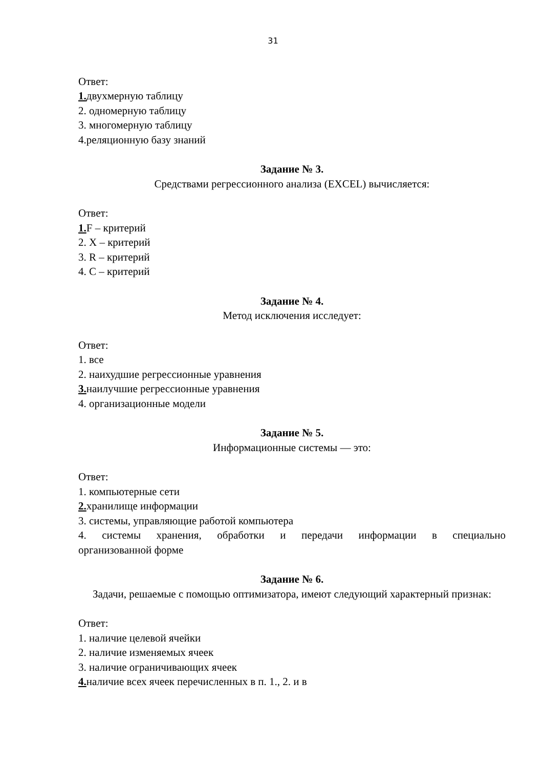31
Ответ:
1. двухмерную таблицу
2. одномерную таблицу
3. многомерную таблицу
4.реляционную базу знаний
Задание № 3.
Средствами регрессионного анализа (EXCEL) вычисляется:
Ответ:
1. F – критерий
2. Х – критерий
3. R – критерий
4. С – критерий
Задание № 4.
Метод исключения исследует:
Ответ:
1. все
2. наихудшие регрессионные уравнения
3. наилучшие регрессионные уравнения
4. организационные модели
Задание № 5.
Информационные системы — это:
Ответ:
1. компьютерные сети
2. хранилище информации
3. системы, управляющие работой компьютера
4. системы хранения, обработки и передачи информации в специально
организованной форме
Задание № 6.
Задачи, решаемые с помощью оптимизатора, имеют следующий характерный признак:
Ответ:
1. наличие целевой ячейки
2. наличие изменяемых ячеек
3. наличие ограничивающих ячеек
4. наличие всех ячеек перечисленных в п. 1., 2. и в